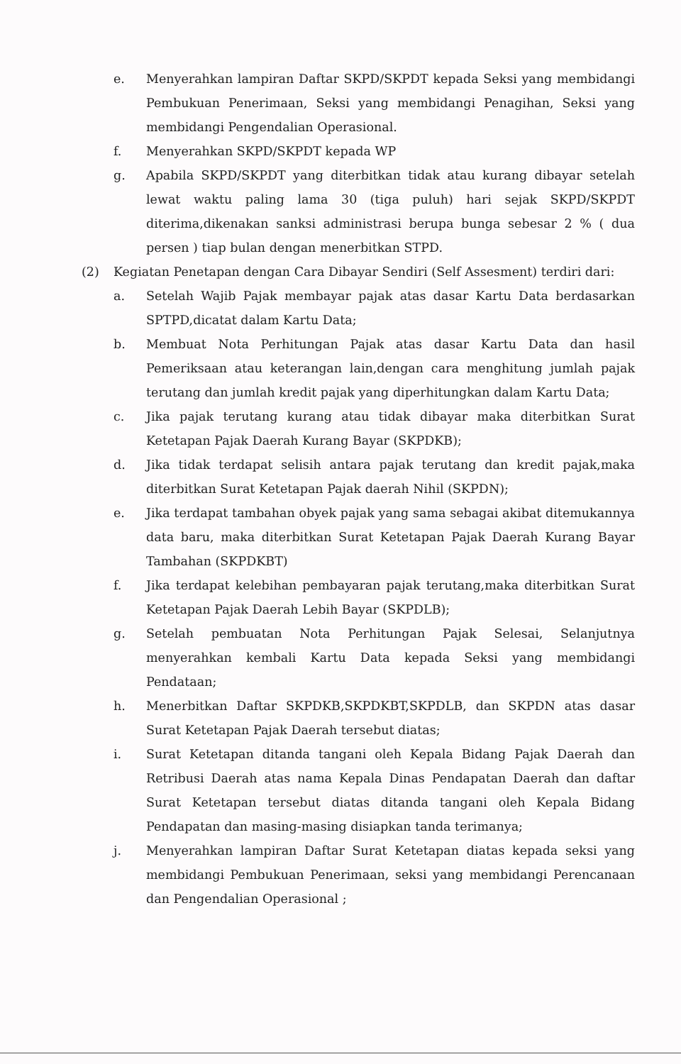e. Menyerahkan lampiran Daftar SKPD/SKPDT kepada Seksi yang membidangi Pembukuan Penerimaan, Seksi yang membidangi Penagihan, Seksi yang membidangi Pengendalian Operasional.
f. Menyerahkan SKPD/SKPDT kepada WP
g. Apabila SKPD/SKPDT yang diterbitkan tidak atau kurang dibayar setelah lewat waktu paling lama 30 (tiga puluh) hari sejak SKPD/SKPDT diterima,dikenakan sanksi administrasi berupa bunga sebesar 2 % ( dua persen ) tiap bulan dengan menerbitkan STPD.
(2) Kegiatan Penetapan dengan Cara Dibayar Sendiri (Self Assesment) terdiri dari:
a. Setelah Wajib Pajak membayar pajak atas dasar Kartu Data berdasarkan SPTPD,dicatat dalam Kartu Data;
b. Membuat Nota Perhitungan Pajak atas dasar Kartu Data dan hasil Pemeriksaan atau keterangan lain,dengan cara menghitung jumlah pajak terutang dan jumlah kredit pajak yang diperhitungkan dalam Kartu Data;
c. Jika pajak terutang kurang atau tidak dibayar maka diterbitkan Surat Ketetapan Pajak Daerah Kurang Bayar (SKPDKB);
d. Jika tidak terdapat selisih antara pajak terutang dan kredit pajak,maka diterbitkan Surat Ketetapan Pajak daerah Nihil (SKPDN);
e. Jika terdapat tambahan obyek pajak yang sama sebagai akibat ditemukannya data baru, maka diterbitkan Surat Ketetapan Pajak Daerah Kurang Bayar Tambahan (SKPDKBT)
f. Jika terdapat kelebihan pembayaran pajak terutang,maka diterbitkan Surat Ketetapan Pajak Daerah Lebih Bayar (SKPDLB);
g. Setelah pembuatan Nota Perhitungan Pajak Selesai, Selanjutnya menyerahkan kembali Kartu Data kepada Seksi yang membidangi Pendataan;
h. Menerbitkan Daftar SKPDKB,SKPDKBT,SKPDLB, dan SKPDN atas dasar Surat Ketetapan Pajak Daerah tersebut diatas;
i. Surat Ketetapan ditanda tangani oleh Kepala Bidang Pajak Daerah dan Retribusi Daerah atas nama Kepala Dinas Pendapatan Daerah dan daftar Surat Ketetapan tersebut diatas ditanda tangani oleh Kepala Bidang Pendapatan dan masing-masing disiapkan tanda terimanya;
j. Menyerahkan lampiran Daftar Surat Ketetapan diatas kepada seksi yang membidangi Pembukuan Penerimaan, seksi yang membidangi Perencanaan dan Pengendalian Operasional ;